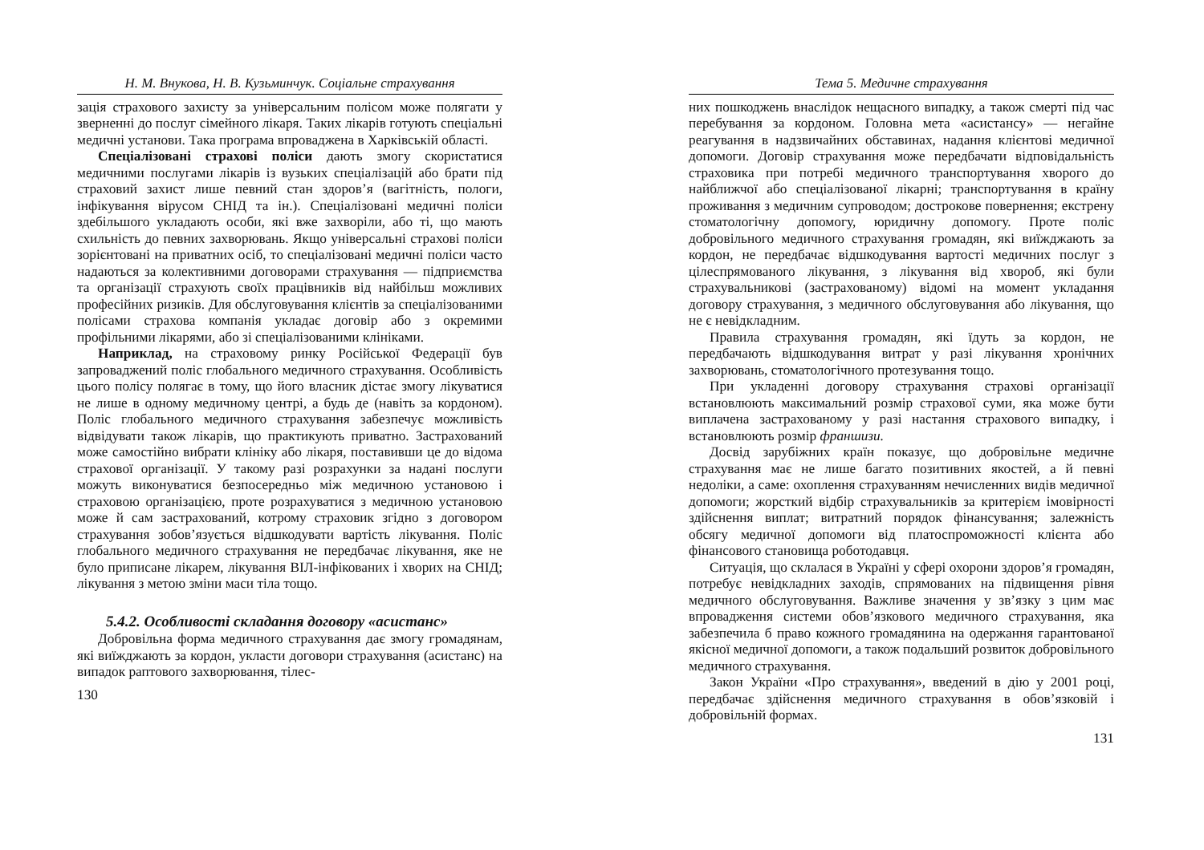Н. М. Внукова, Н. В. Кузьминчук. Соціальне страхування
зація страхового захисту за універсальним полісом може полягати у зверненні до послуг сімейного лікаря. Таких лікарів готують спеціальні медичні установи. Така програма впроваджена в Харківській області.
Спеціалізовані страхові поліси дають змогу скористатися медичними послугами лікарів із вузьких спеціалізацій або брати під страховий захист лише певний стан здоров’я (вагітність, пологи, інфікування вірусом СНІД та ін.). Спеціалізовані медичні поліси здебільшого укладають особи, які вже захворіли, або ті, що мають схильність до певних захворювань. Якщо універсальні страхові поліси зорієнтовані на приватних осіб, то спеціалізовані медичні поліси часто надаються за колективними договорами страхування — підприємства та організації страхують своїх працівників від найбільш можливих професійних ризиків. Для обслуговування клієнтів за спеціалізованими полісами страхова компанія укладає договір або з окремими профільними лікарями, або зі спеціалізованими клініками.
Наприклад, на страховому ринку Російської Федерації був запроваджений поліс глобального медичного страхування. Особливість цього полісу полягає в тому, що його власник дістає змогу лікуватися не лише в одному медичному центрі, а будь де (навіть за кордоном). Поліс глобального медичного страхування забезпечує можливість відвідувати також лікарів, що практикують приватно. Застрахований може самостійно вибрати клініку або лікаря, поставивши це до відома страхової організації. У такому разі розрахунки за надані послуги можуть виконуватися безпосередньо між медичною установою і страховою організацією, проте розрахуватися з медичною установою може й сам застрахований, котрому страховик згідно з договором страхування зобов’язується відшкодувати вартість лікування. Поліс глобального медичного страхування не передбачає лікування, яке не було приписане лікарем, лікування ВІЛ-інфікованих і хворих на СНІД; лікування з метою зміни маси тіла тощо.
5.4.2. Особливості складання договору «асистанс»
Добровільна форма медичного страхування дає змогу громадянам, які виїжджають за кордон, укласти договори страхування (асистанс) на випадок раптового захворювання, тілес-
130
Тема 5. Медичне страхування
них пошкоджень внаслідок нещасного випадку, а також смерті під час перебування за кордоном. Головна мета «асистансу» — негайне реагування в надзвичайних обставинах, надання клієнтові медичної допомоги. Договір страхування може передбачати відповідальність страховика при потребі медичного транспортування хворого до найближчої або спеціалізованої лікарні; транспортування в країну проживання з медичним супроводом; дострокове повернення; екстрену стоматологічну допомогу, юридичну допомогу. Проте поліс добровільного медичного страхування громадян, які виїжджають за кордон, не передбачає відшкодування вартості медичних послуг з цілеспрямованого лікування, з лікування від хвороб, які були страхувальникові (застрахованому) відомі на момент укладання договору страхування, з медичного обслуговування або лікування, що не є невідкладним.
Правила страхування громадян, які їдуть за кордон, не передбачають відшкодування витрат у разі лікування хронічних захворювань, стоматологічного протезування тощо.
При укладенні договору страхування страхові організації встановлюють максимальний розмір страхової суми, яка може бути виплачена застрахованому у разі настання страхового випадку, і встановлюють розмір франшизи.
Досвід зарубіжних країн показує, що добровільне медичне страхування має не лише багато позитивних якостей, а й певні недоліки, а саме: охоплення страхуванням нечисленних видів медичної допомоги; жорсткий відбір страхувальників за критерієм імовірності здійснення виплат; витратний порядок фінансування; залежність обсягу медичної допомоги від платоспроможності клієнта або фінансового становища роботодавця.
Ситуація, що склалася в Україні у сфері охорони здоров’я громадян, потребує невідкладних заходів, спрямованих на підвищення рівня медичного обслуговування. Важливе значення у зв’язку з цим має впровадження системи обов’язкового медичного страхування, яка забезпечила б право кожного громадянина на одержання гарантованої якісної медичної допомоги, а також подальший розвиток добровільного медичного страхування.
Закон України «Про страхування», введений в дію у 2001 році, передбачає здійснення медичного страхування в обов’язковій і добровільній формах.
131